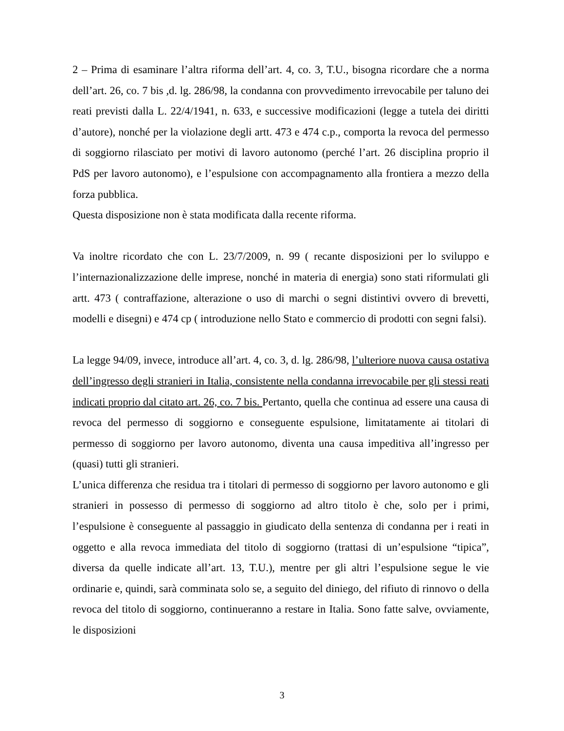2 – Prima di esaminare l’altra riforma dell’art. 4, co. 3, T.U., bisogna ricordare che a norma dell’art. 26, co. 7 bis ,d. lg. 286/98, la condanna con provvedimento irrevocabile per taluno dei reati previsti dalla L. 22/4/1941, n. 633, e successive modificazioni (legge a tutela dei diritti d’autore), nonché per la violazione degli artt. 473 e 474 c.p., comporta la revoca del permesso di soggiorno rilasciato per motivi di lavoro autonomo (perché l’art. 26 disciplina proprio il PdS per lavoro autonomo), e l’espulsione con accompagnamento alla frontiera a mezzo della forza pubblica.
Questa disposizione non è stata modificata dalla recente riforma.
Va inoltre ricordato che con L. 23/7/2009, n. 99 ( recante disposizioni per lo sviluppo e l’internazionalizzazione delle imprese, nonché in materia di energia) sono stati riformulati gli artt. 473 ( contraffazione, alterazione o uso di marchi o segni distintivi ovvero di brevetti, modelli e disegni) e 474 cp ( introduzione nello Stato e commercio di prodotti con segni falsi).
La legge 94/09, invece, introduce all’art. 4, co. 3, d. lg. 286/98, l’ulteriore nuova causa ostativa dell’ingresso degli stranieri in Italia, consistente nella condanna irrevocabile per gli stessi reati indicati proprio dal citato art. 26, co. 7 bis. Pertanto, quella che continua ad essere una causa di revoca del permesso di soggiorno e conseguente espulsione, limitatamente ai titolari di permesso di soggiorno per lavoro autonomo, diventa una causa impeditiva all’ingresso per (quasi) tutti gli stranieri.
L’unica differenza che residua tra i titolari di permesso di soggiorno per lavoro autonomo e gli stranieri in possesso di permesso di soggiorno ad altro titolo è che, solo per i primi, l’espulsione è conseguente al passaggio in giudicato della sentenza di condanna per i reati in oggetto e alla revoca immediata del titolo di soggiorno (trattasi di un’espulsione “tipica”, diversa da quelle indicate all’art. 13, T.U.), mentre per gli altri l’espulsione segue le vie ordinarie e, quindi, sarà comminata solo se, a seguito del diniego, del rifiuto di rinnovo o della revoca del titolo di soggiorno, continueranno a restare in Italia. Sono fatte salve, ovviamente, le disposizioni
3